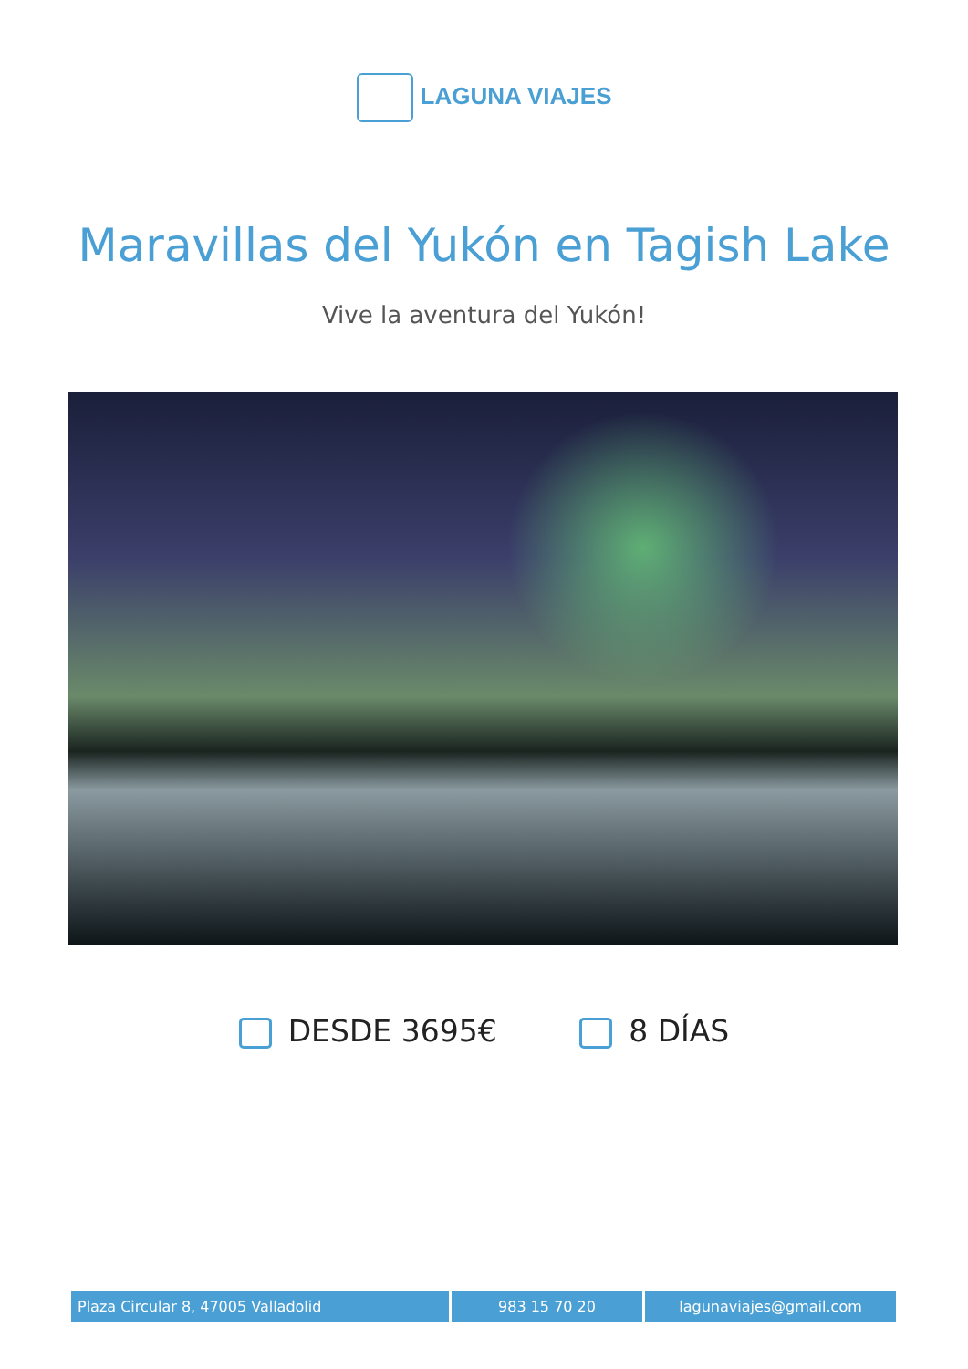LAGUNA VIAJES
Maravillas del Yukón en Tagish Lake
Vive la aventura del Yukón!
DESDE 3695€ 8 DÍAS
Plaza Circular 8, 47005 Valladolid 983 15 70 20 lagunaviajes@gmail.com